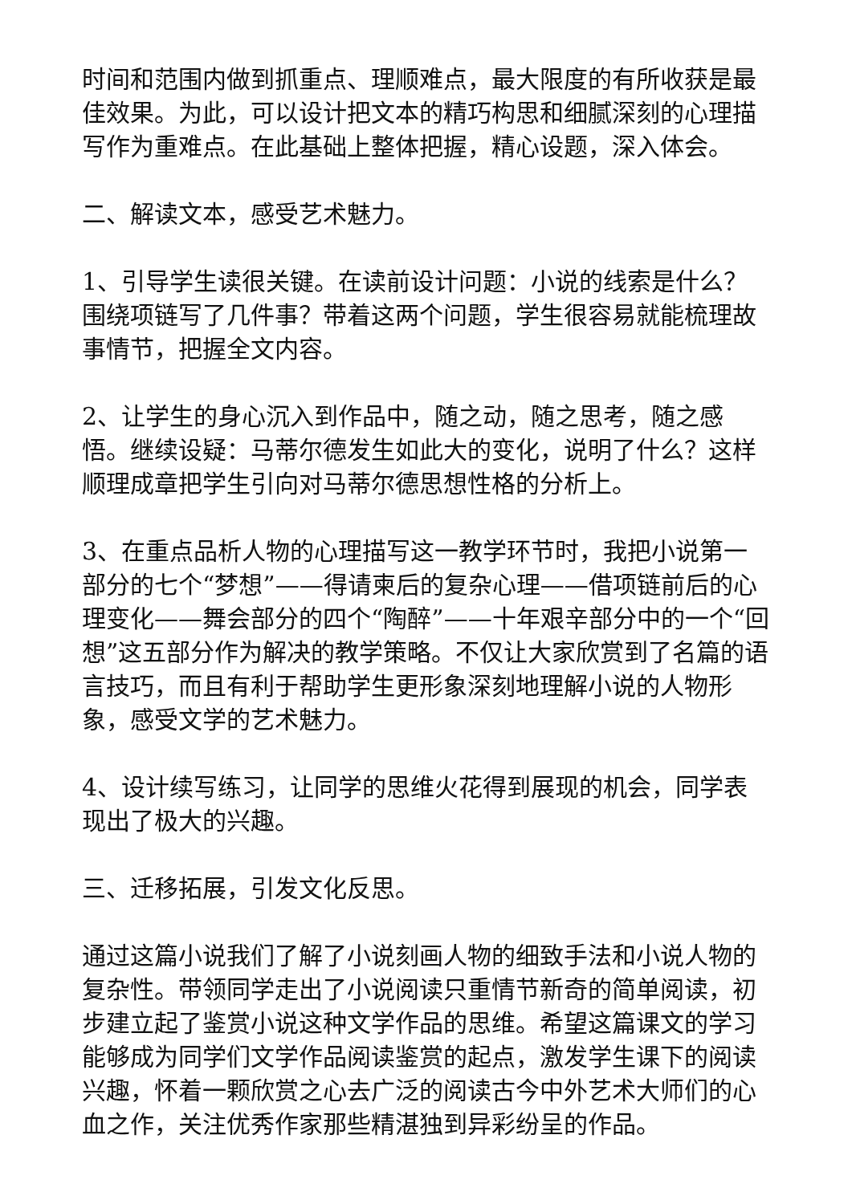时间和范围内做到抓重点、理顺难点，最大限度的有所收获是最佳效果。为此，可以设计把文本的精巧构思和细腻深刻的心理描写作为重难点。在此基础上整体把握，精心设题，深入体会。
二、解读文本，感受艺术魅力。
1、引导学生读很关键。在读前设计问题：小说的线索是什么？围绕项链写了几件事？带着这两个问题，学生很容易就能梳理故事情节，把握全文内容。
2、让学生的身心沉入到作品中，随之动，随之思考，随之感悟。继续设疑：马蒂尔德发生如此大的变化，说明了什么？这样顺理成章把学生引向对马蒂尔德思想性格的分析上。
3、在重点品析人物的心理描写这一教学环节时，我把小说第一部分的七个“梦想”——得请柬后的复杂心理——借项链前后的心理变化——舞会部分的四个“陶醉”——十年艰辛部分中的一个“回想”这五部分作为解决的教学策略。不仅让大家欣赏到了名篇的语言技巧，而且有利于帮助学生更形象深刻地理解小说的人物形象，感受文学的艺术魅力。
4、设计续写练习，让同学的思维火花得到展现的机会，同学表现出了极大的兴趣。
三、迁移拓展，引发文化反思。
通过这篇小说我们了解了小说刻画人物的细致手法和小说人物的复杂性。带领同学走出了小说阅读只重情节新奇的简单阅读，初步建立起了鉴赏小说这种文学作品的思维。希望这篇课文的学习能够成为同学们文学作品阅读鉴赏的起点，激发学生课下的阅读兴趣，怀着一颗欣赏之心去广泛的阅读古今中外艺术大师们的心血之作，关注优秀作家那些精湛独到异彩纷呈的作品。